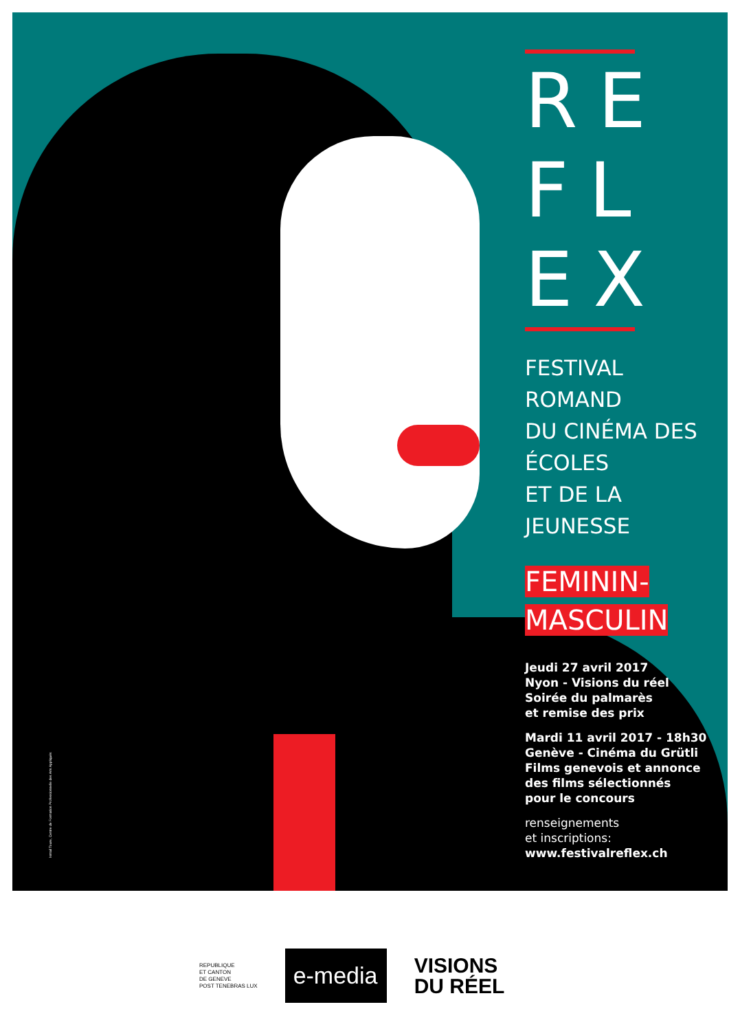Ismail Toure, Centre de Formation Professionnelle des Arts Appliqués
RE
FL
EX
FESTIVAL ROMAND
DU CINÉMA DES ÉCOLES
ET DE LA JEUNESSE
FEMININ-
MASCULIN
Jeudi 27 avril 2017
Nyon - Visions du réel
Soirée du palmarès
et remise des prix
Mardi 11 avril 2017 - 18h30
Genève - Cinéma du Grütli
Films genevois et annonce
des films sélectionnés
pour le concours
renseignements
et inscriptions:
www.festivalreflex.ch
REPUBLIQUE
ET CANTON
DE GENEVE
POST TENEBRAS LUX
e-media
VISIONS
DU RÉEL